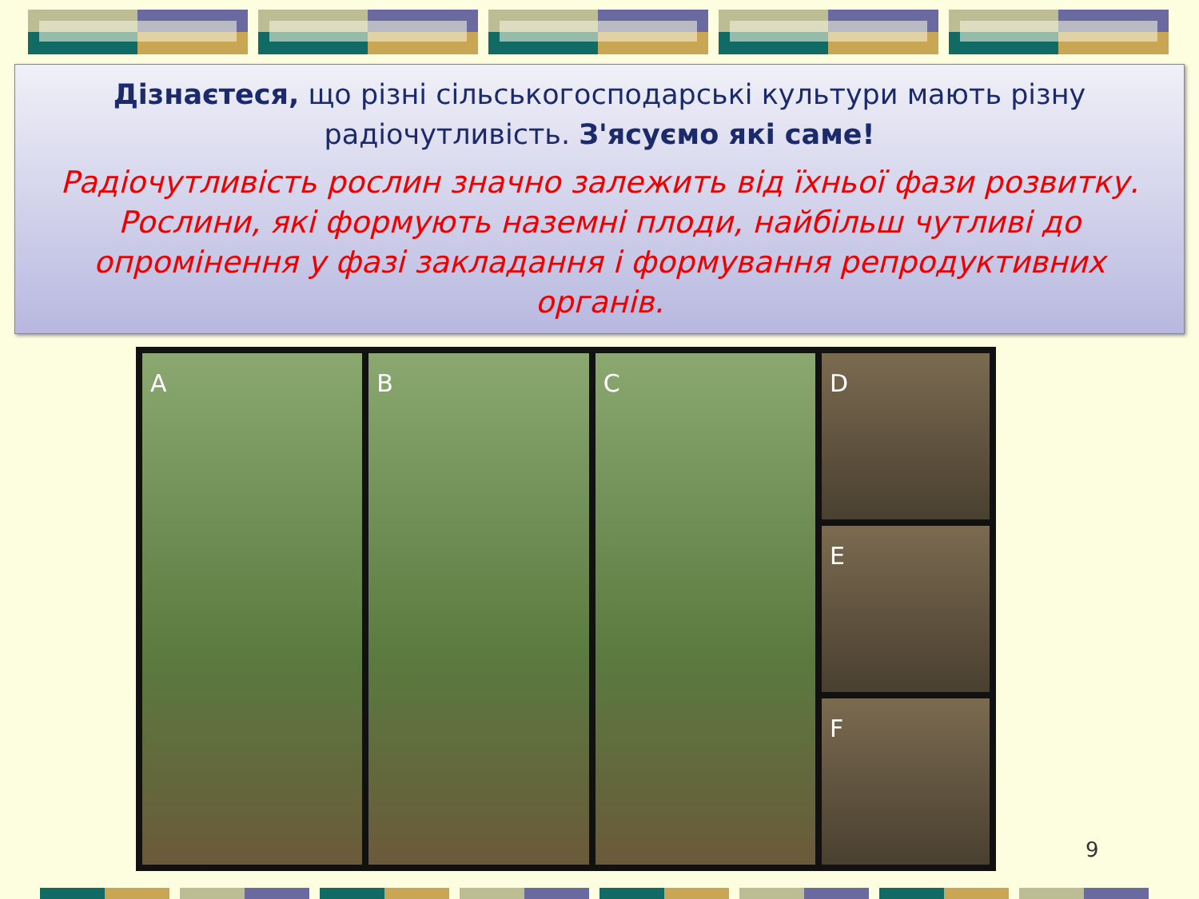Дізнаєтеся, що різні сільськогосподарські культури мають різну радіочутливість. З'ясуємо які саме!
Радіочутливість рослин значно залежить від їхньої фази розвитку. Рослини, які формують наземні плоди, найбільш чутливі до опромінення у фазі закладання і формування репродуктивних органів.
A B C D
E
F
9